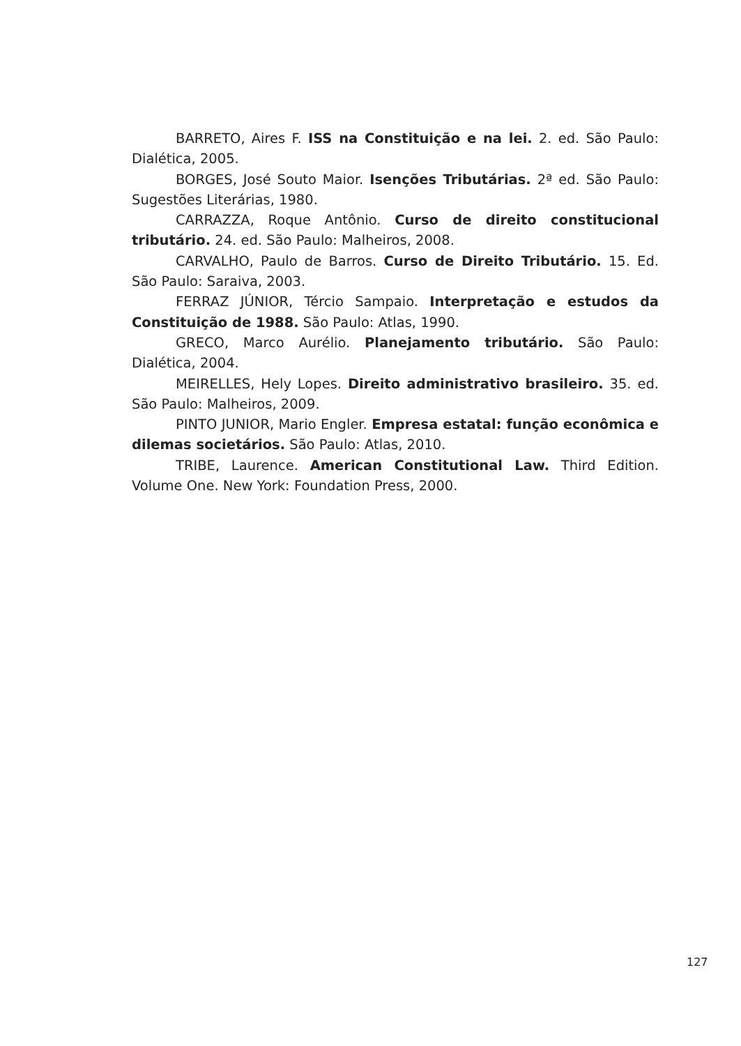BARRETO, Aires F. ISS na Constituição e na lei. 2. ed. São Paulo: Dialética, 2005.
BORGES, José Souto Maior. Isenções Tributárias. 2ª ed. São Paulo: Sugestões Literárias, 1980.
CARRAZZA, Roque Antônio. Curso de direito constitucional tributário. 24. ed. São Paulo: Malheiros, 2008.
CARVALHO, Paulo de Barros. Curso de Direito Tributário. 15. Ed. São Paulo: Saraiva, 2003.
FERRAZ JÚNIOR, Tércio Sampaio. Interpretação e estudos da Constituição de 1988. São Paulo: Atlas, 1990.
GRECO, Marco Aurélio. Planejamento tributário. São Paulo: Dialética, 2004.
MEIRELLES, Hely Lopes. Direito administrativo brasileiro. 35. ed. São Paulo: Malheiros, 2009.
PINTO JUNIOR, Mario Engler. Empresa estatal: função econômica e dilemas societários. São Paulo: Atlas, 2010.
TRIBE, Laurence. American Constitutional Law. Third Edition. Volume One. New York: Foundation Press, 2000.
127